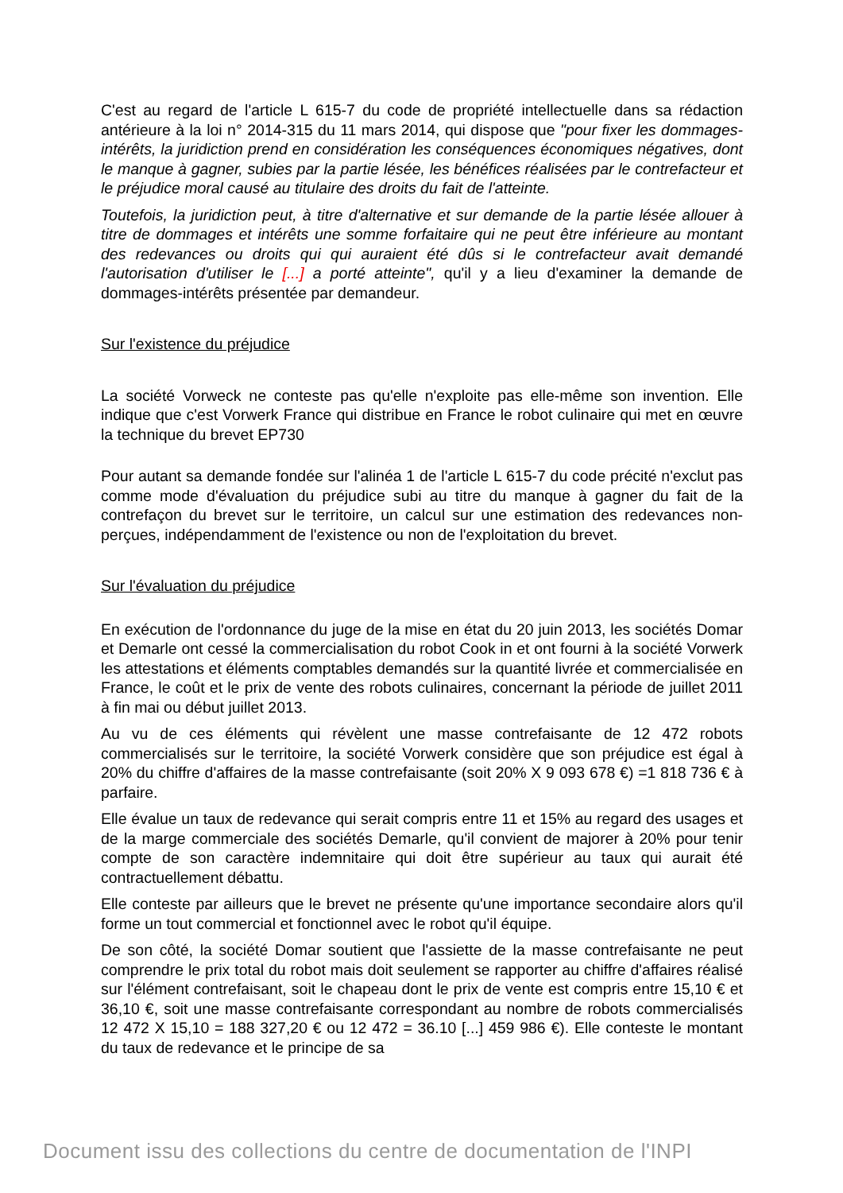C'est au regard de l'article L 615-7 du code de propriété intellectuelle dans sa rédaction antérieure à la loi n° 2014-315 du 11 mars 2014, qui dispose que "pour fixer les dommages-intérêts, la juridiction prend en considération les conséquences économiques négatives, dont le manque à gagner, subies par la partie lésée, les bénéfices réalisées par le contrefacteur et le préjudice moral causé au titulaire des droits du fait de l'atteinte.
Toutefois, la juridiction peut, à titre d'alternative et sur demande de la partie lésée allouer à titre de dommages et intérêts une somme forfaitaire qui ne peut être inférieure au montant des redevances ou droits qui qui auraient été dûs si le contrefacteur avait demandé l'autorisation d'utiliser le [...] a porté atteinte", qu'il y a lieu d'examiner la demande de dommages-intérêts présentée par demandeur.
Sur l'existence du préjudice
La société Vorweck ne conteste pas qu'elle n'exploite pas elle-même son invention. Elle indique que c'est Vorwerk France qui distribue en France le robot culinaire qui met en œuvre la technique du brevet EP730
Pour autant sa demande fondée sur l'alinéa 1 de l'article L 615-7 du code précité n'exclut pas comme mode d'évaluation du préjudice subi au titre du manque à gagner du fait de la contrefaçon du brevet sur le territoire, un calcul sur une estimation des redevances non-perçues, indépendamment de l'existence ou non de l'exploitation du brevet.
Sur l'évaluation du préjudice
En exécution de l'ordonnance du juge de la mise en état du 20 juin 2013, les sociétés Domar et Demarle ont cessé la commercialisation du robot Cook in et ont fourni à la société Vorwerk les attestations et éléments comptables demandés sur la quantité livrée et commercialisée en France, le coût et le prix de vente des robots culinaires, concernant la période de juillet 2011 à fin mai ou début juillet 2013.
Au vu de ces éléments qui révèlent une masse contrefaisante de 12 472 robots commercialisés sur le territoire, la société Vorwerk considère que son préjudice est égal à 20% du chiffre d'affaires de la masse contrefaisante (soit 20% X 9 093 678 €) =1 818 736 € à parfaire.
Elle évalue un taux de redevance qui serait compris entre 11 et 15% au regard des usages et de la marge commerciale des sociétés Demarle, qu'il convient de majorer à 20% pour tenir compte de son caractère indemnitaire qui doit être supérieur au taux qui aurait été contractuellement débattu.
Elle conteste par ailleurs que le brevet ne présente qu'une importance secondaire alors qu'il forme un tout commercial et fonctionnel avec le robot qu'il équipe.
De son côté, la société Domar soutient que l'assiette de la masse contrefaisante ne peut comprendre le prix total du robot mais doit seulement se rapporter au chiffre d'affaires réalisé sur l'élément contrefaisant, soit le chapeau dont le prix de vente est compris entre 15,10 € et 36,10 €, soit une masse contrefaisante correspondant au nombre de robots commercialisés 12 472 X 15,10 = 188 327,20 € ou 12 472 = 36.10 [...] 459 986 €). Elle conteste le montant du taux de redevance et le principe de sa
Document issu des collections du centre de documentation de l'INPI